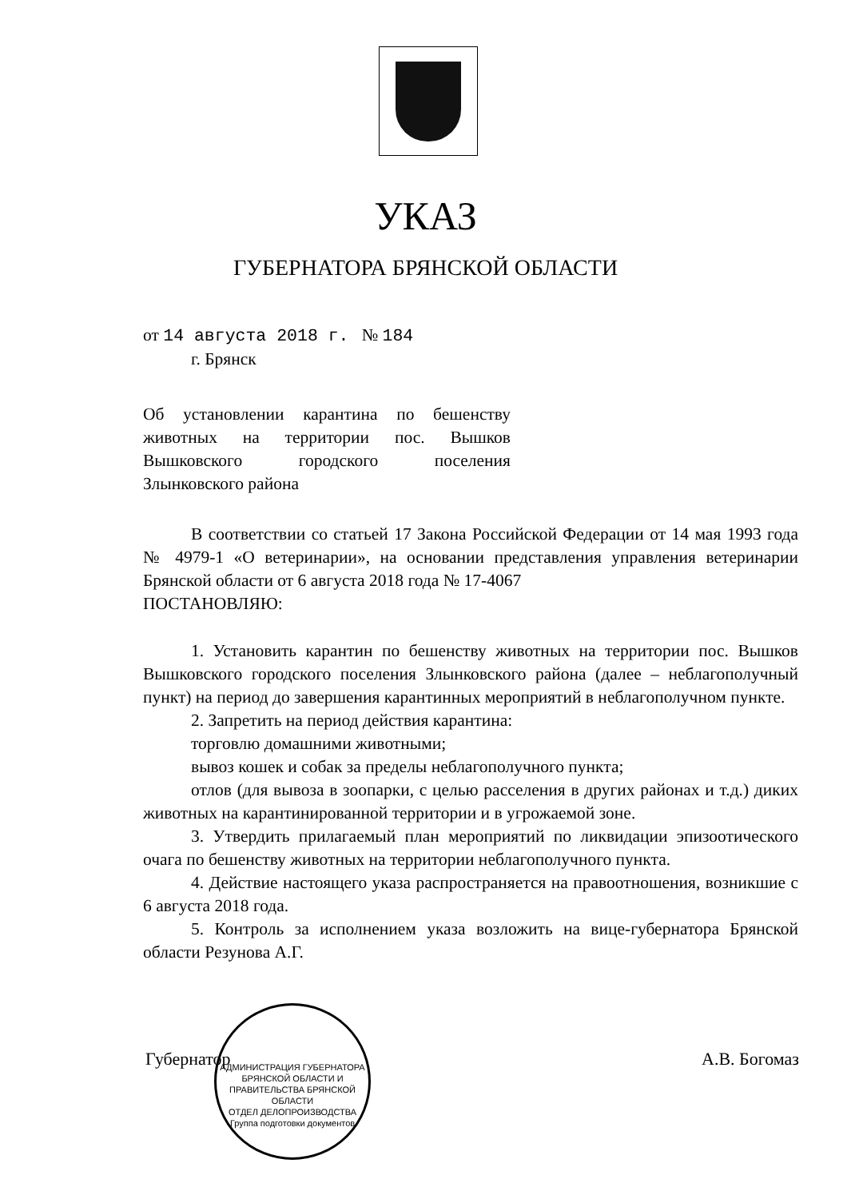УКАЗ
ГУБЕРНАТОРА БРЯНСКОЙ ОБЛАСТИ
от 14 августа 2018 г. № 184
г. Брянск
Об установлении карантина по бешенству животных на территории пос. Вышков Вышковского городского поселения Злынковского района
В соответствии со статьей 17 Закона Российской Федерации от 14 мая 1993 года № 4979-1 «О ветеринарии», на основании представления управления ветеринарии Брянской области от 6 августа 2018 года № 17-4067
ПОСТАНОВЛЯЮ:
1. Установить карантин по бешенству животных на территории пос. Вышков Вышковского городского поселения Злынковского района (далее – неблагополучный пункт) на период до завершения карантинных мероприятий в неблагополучном пункте.
2. Запретить на период действия карантина:
торговлю домашними животными;
вывоз кошек и собак за пределы неблагополучного пункта;
отлов (для вывоза в зоопарки, с целью расселения в других районах и т.д.) диких животных на карантинированной территории и в угрожаемой зоне.
3. Утвердить прилагаемый план мероприятий по ликвидации эпизоотического очага по бешенству животных на территории неблагополучного пункта.
4. Действие настоящего указа распространяется на правоотношения, возникшие с 6 августа 2018 года.
5. Контроль за исполнением указа возложить на вице-губернатора Брянской области Резунова А.Г.
Губернатор А.В. Богомаз
АДМИНИСТРАЦИЯ ГУБЕРНАТОРА БРЯНСКОЙ ОБЛАСТИ И ПРАВИТЕЛЬСТВА БРЯНСКОЙ ОБЛАСТИ
ОТДЕЛ ДЕЛОПРОИЗВОДСТВА
Группа подготовки документов